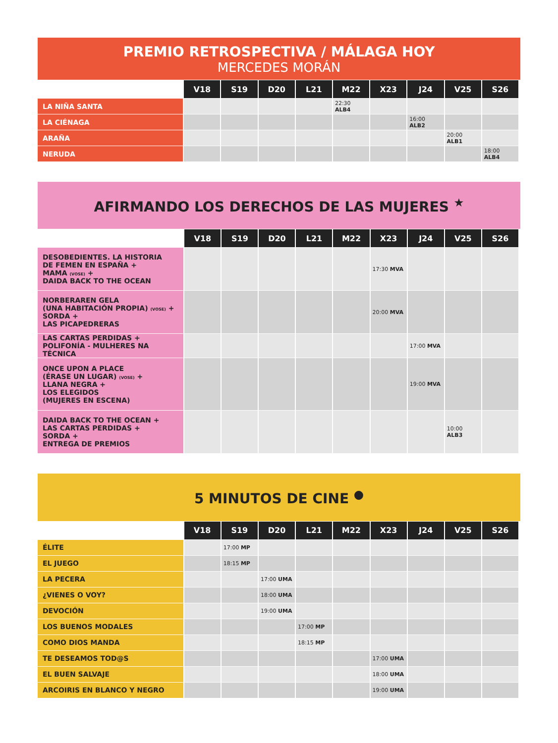PREMIO RETROSPECTIVA / MÁLAGA HOY
MERCEDES MORÁN
| | V18 | S19 | D20 | L21 | M22 | X23 | J24 | V25 | S26 |
| --- | --- | --- | --- | --- | --- | --- | --- | --- | --- |
| LA NIÑA SANTA | | | | | 22:30 ALB4 | | | | |
| LA CIÉNAGA | | | | | | | 16:00 ALB2 | | |
| ARAÑA | | | | | | | | 20:00 ALB1 | |
| NERUDA | | | | | | | | | 18:00 ALB4 |
AFIRMANDO LOS DERECHOS DE LAS MUJERES <sup>★</sup>
| | V18 | S19 | D20 | L21 | M22 | X23 | J24 | V25 | S26 |
| --- | --- | --- | --- | --- | --- | --- | --- | --- | --- |
| DESOBEDIENTES. LA HISTORIA DE FEMEN EN ESPAÑA + MAMA (VOSE) + DAIDA BACK TO THE OCEAN | | | | | | 17:30 MVA | | | |
| NORBERAREN GELA (UNA HABITACIÓN PROPIA) (VOSE) + SORDA + LAS PICAPEDRERAS | | | | | | 20:00 MVA | | | |
| LAS CARTAS PERDIDAS + POLIFONÍA - MULHERES NA TÉCNICA | | | | | | | 17:00 MVA | | |
| ONCE UPON A PLACE (ÉRASE UN LUGAR) (VOSE) + LLANA NEGRA + LOS ELEGIDOS (MUJERES EN ESCENA) | | | | | | | 19:00 MVA | | |
| DAIDA BACK TO THE OCEAN + LAS CARTAS PERDIDAS + SORDA + ENTREGA DE PREMIOS | | | | | | | | 10:00 ALB3 | |
5 MINUTOS DE CINE <sup>●</sup>
| | V18 | S19 | D20 | L21 | M22 | X23 | J24 | V25 | S26 |
| --- | --- | --- | --- | --- | --- | --- | --- | --- | --- |
| ÉLITE | | 17:00 MP | | | | | | | |
| EL JUEGO | | 18:15 MP | | | | | | | |
| LA PECERA | | | 17:00 UMA | | | | | | |
| ¿VIENES O VOY? | | | 18:00 UMA | | | | | | |
| DEVOCIÓN | | | 19:00 UMA | | | | | | |
| LOS BUENOS MODALES | | | | 17:00 MP | | | | | |
| COMO DIOS MANDA | | | | 18:15 MP | | | | | |
| TE DESEAMOS TOD@S | | | | | | 17:00 UMA | | | |
| EL BUEN SALVAJE | | | | | | 18:00 UMA | | | |
| ARCOIRIS EN BLANCO Y NEGRO | | | | | | 19:00 UMA | | | |